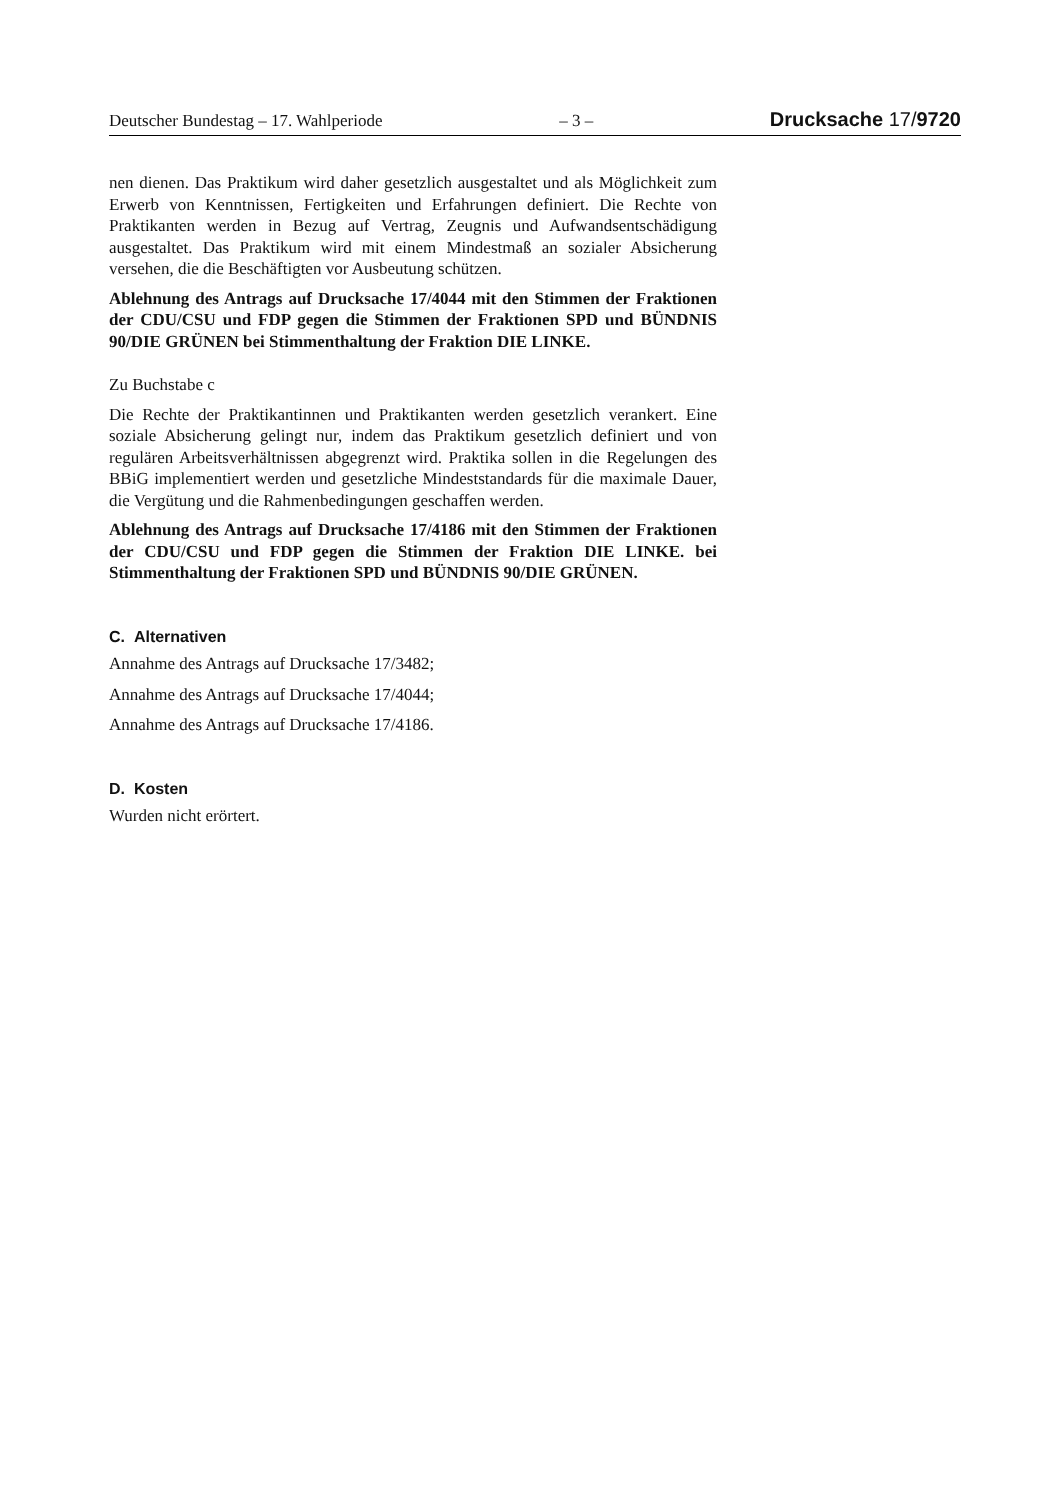Deutscher Bundestag – 17. Wahlperiode – 3 – Drucksache 17/9720
nen dienen. Das Praktikum wird daher gesetzlich ausgestaltet und als Möglichkeit zum Erwerb von Kenntnissen, Fertigkeiten und Erfahrungen definiert. Die Rechte von Praktikanten werden in Bezug auf Vertrag, Zeugnis und Aufwandsentschädigung ausgestaltet. Das Praktikum wird mit einem Mindestmaß an sozialer Absicherung versehen, die die Beschäftigten vor Ausbeutung schützen.
Ablehnung des Antrags auf Drucksache 17/4044 mit den Stimmen der Fraktionen der CDU/CSU und FDP gegen die Stimmen der Fraktionen SPD und BÜNDNIS 90/DIE GRÜNEN bei Stimmenthaltung der Fraktion DIE LINKE.
Zu Buchstabe c
Die Rechte der Praktikantinnen und Praktikanten werden gesetzlich verankert. Eine soziale Absicherung gelingt nur, indem das Praktikum gesetzlich definiert und von regulären Arbeitsverhältnissen abgegrenzt wird. Praktika sollen in die Regelungen des BBiG implementiert werden und gesetzliche Mindeststandards für die maximale Dauer, die Vergütung und die Rahmenbedingungen geschaffen werden.
Ablehnung des Antrags auf Drucksache 17/4186 mit den Stimmen der Fraktionen der CDU/CSU und FDP gegen die Stimmen der Fraktion DIE LINKE. bei Stimmenthaltung der Fraktionen SPD und BÜNDNIS 90/DIE GRÜNEN.
C. Alternativen
Annahme des Antrags auf Drucksache 17/3482;
Annahme des Antrags auf Drucksache 17/4044;
Annahme des Antrags auf Drucksache 17/4186.
D. Kosten
Wurden nicht erörtert.